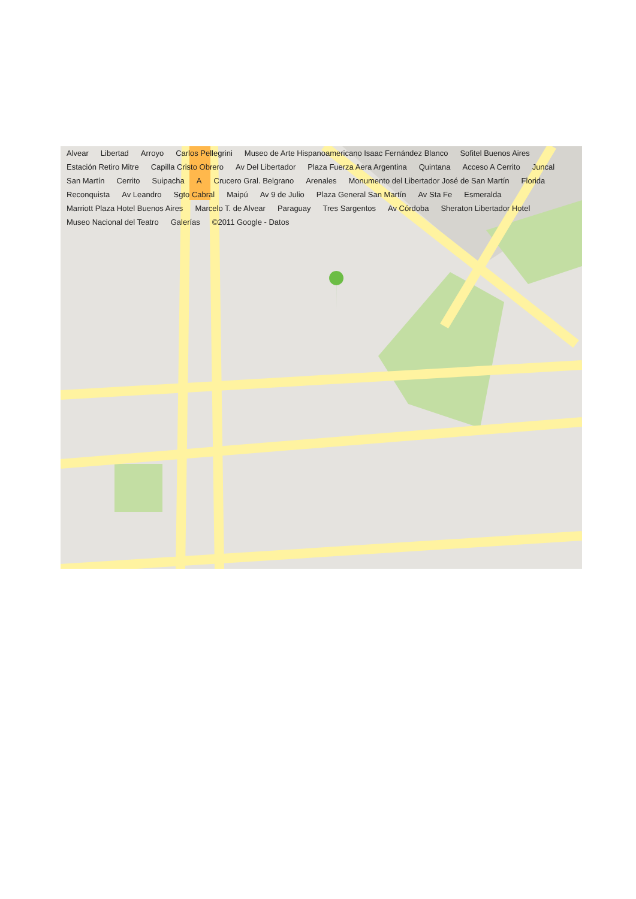Alvear Libertad Arroyo Carlos Pellegrini Museo de Arte Hispanoamericano Isaac Fernández Blanco Sofitel Buenos Aires Estación Retiro Mitre Capilla Cristo Obrero Av Del Libertador Plaza Fuerza Aera Argentina Quintana Acceso A Cerrito Juncal San Martín Cerrito Suipacha A Crucero Gral. Belgrano Arenales Monumento del Libertador José de San Martín Florida Reconquista Av Leandro Sgto Cabral Maipú Av 9 de Julio Plaza General San Martín Av Sta Fe Esmeralda Marriott Plaza Hotel Buenos Aires Marcelo T. de Alvear Paraguay Tres Sargentos Av Córdoba Sheraton Libertador Hotel Museo Nacional del Teatro Galerías ©2011 Google - Datos